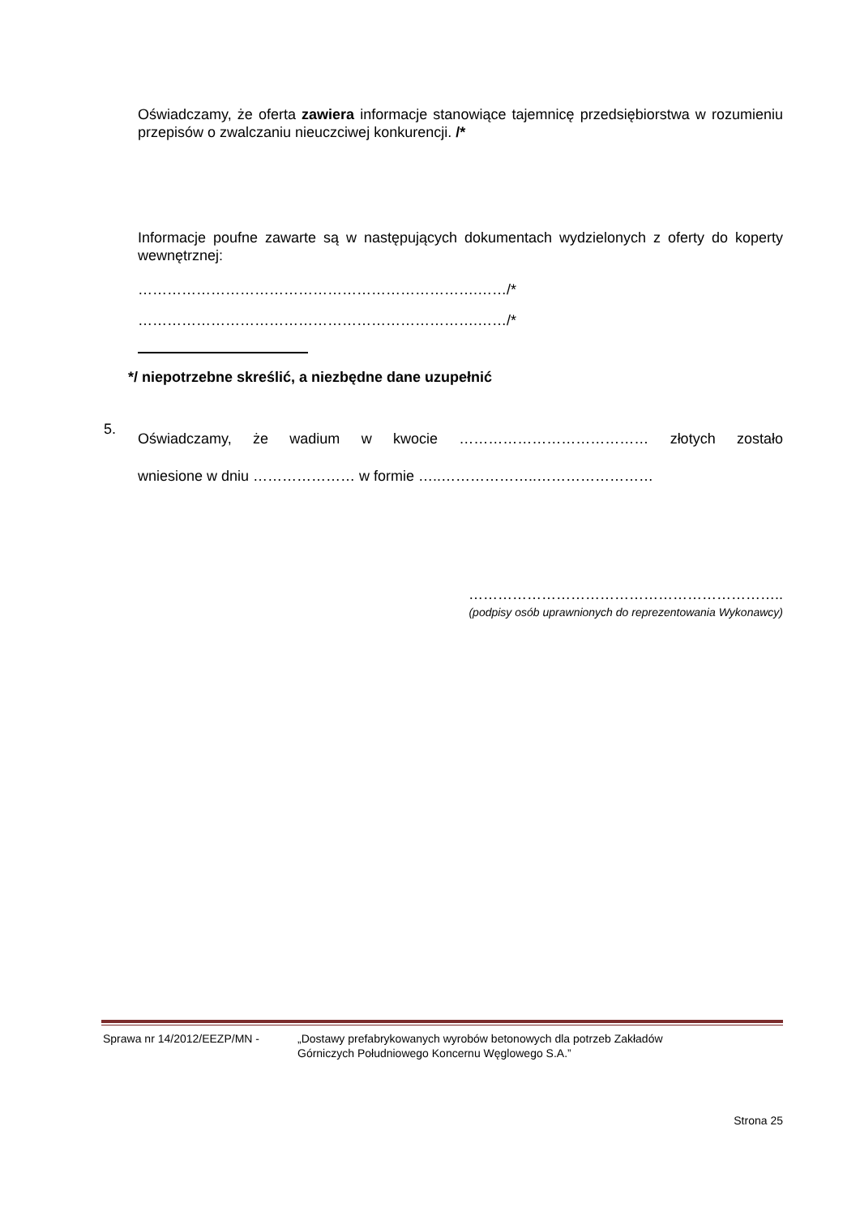Oświadczamy, że oferta zawiera informacje stanowiące tajemnicę przedsiębiorstwa w rozumieniu przepisów o zwalczaniu nieuczciwej konkurencji. /*
Informacje poufne zawarte są w następujących dokumentach wydzielonych z oferty do koperty wewnętrznej:
…………………………………………………………….……/*
…………………………………………………………….……/*
*/ niepotrzebne skreślić, a niezbędne dane uzupełnić
5.
Oświadczamy, że wadium w kwocie ………………………………… złotych zostało
wniesione w dniu ………………… w formie …..………………..……………………
………………………………………………………..
(podpisy osób uprawnionych do reprezentowania Wykonawcy)
Sprawa nr 14/2012/EEZP/MN - „Dostawy prefabrykowanych wyrobów betonowych dla potrzeb Zakładów
Górniczych Południowego Koncernu Węglowego S.A.”
Strona 25